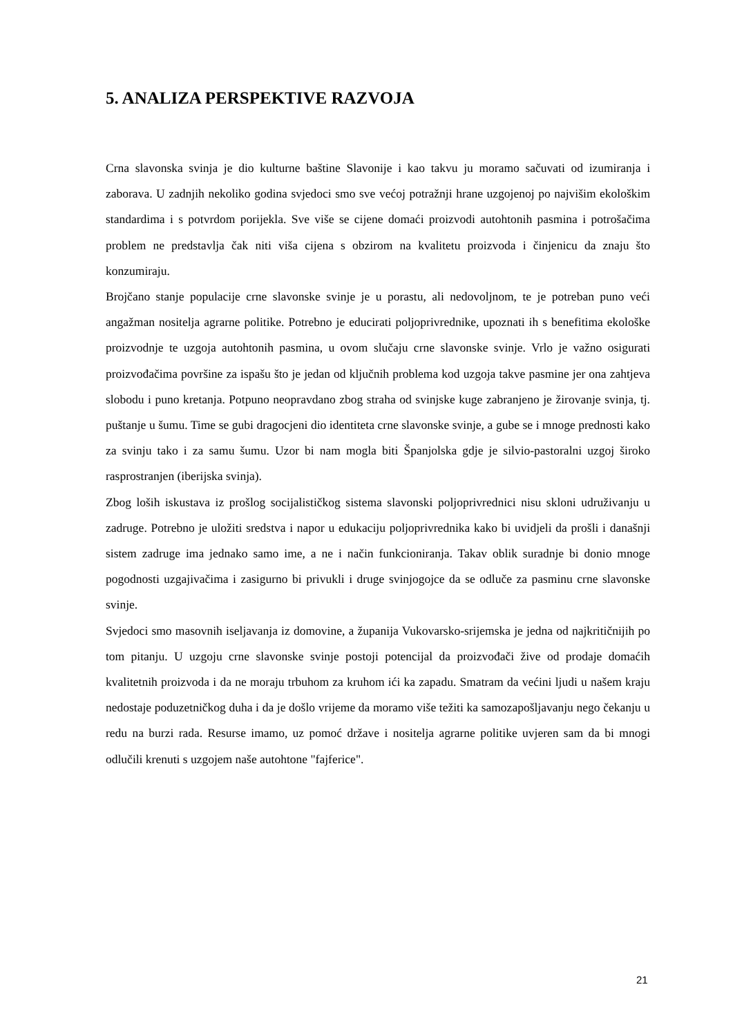5. ANALIZA PERSPEKTIVE RAZVOJA
Crna slavonska svinja je dio kulturne baštine Slavonije i kao takvu ju moramo sačuvati od izumiranja i zaborava. U zadnjih nekoliko godina svjedoci smo sve većoj potražnji hrane uzgojenoj po najvišim ekološkim standardima i s potvrdom porijekla. Sve više se cijene domaći proizvodi autohtonih pasmina i potrošačima problem ne predstavlja čak niti viša cijena s obzirom na kvalitetu proizvoda i činjenicu da znaju što konzumiraju.
Brojčano stanje populacije crne slavonske svinje je u porastu, ali nedovoljnom, te je potreban puno veći angažman nositelja agrarne politike. Potrebno je educirati poljoprivrednike, upoznati ih s benefitima ekološke proizvodnje te uzgoja autohtonih pasmina, u ovom slučaju crne slavonske svinje. Vrlo je važno osigurati proizvođačima površine za ispašu što je jedan od ključnih problema kod uzgoja takve pasmine jer ona zahtjeva slobodu i puno kretanja. Potpuno neopravdano zbog straha od svinjske kuge zabranjeno je žirovanje svinja, tj. puštanje u šumu. Time se gubi dragocjeni dio identiteta crne slavonske svinje, a gube se i mnoge prednosti kako za svinju tako i za samu šumu. Uzor bi nam mogla biti Španjolska gdje je silvio-pastoralni uzgoj široko rasprostranjen (iberijska svinja).
Zbog loših iskustava iz prošlog socijalističkog sistema slavonski poljoprivrednici nisu skloni udruživanju u zadruge. Potrebno je uložiti sredstva i napor u edukaciju poljoprivrednika kako bi uvidjeli da prošli i današnji sistem zadruge ima jednako samo ime, a ne i način funkcioniranja. Takav oblik suradnje bi donio mnoge pogodnosti uzgajivačima i zasigurno bi privukli i druge svinjogojce da se odluče za pasminu crne slavonske svinje.
Svjedoci smo masovnih iseljavanja iz domovine, a županija Vukovarsko-srijemska je jedna od najkritičnijih po tom pitanju. U uzgoju crne slavonske svinje postoji potencijal da proizvođači žive od prodaje domaćih kvalitetnih proizvoda i da ne moraju trbuhom za kruhom ići ka zapadu. Smatram da većini ljudi u našem kraju nedostaje poduzetničkog duha i da je došlo vrijeme da moramo više težiti ka samozapošljavanju nego čekanju u redu na burzi rada. Resurse imamo, uz pomoć države i nositelja agrarne politike uvjeren sam da bi mnogi odlučili krenuti s uzgojem naše autohtone "fajferice".
21